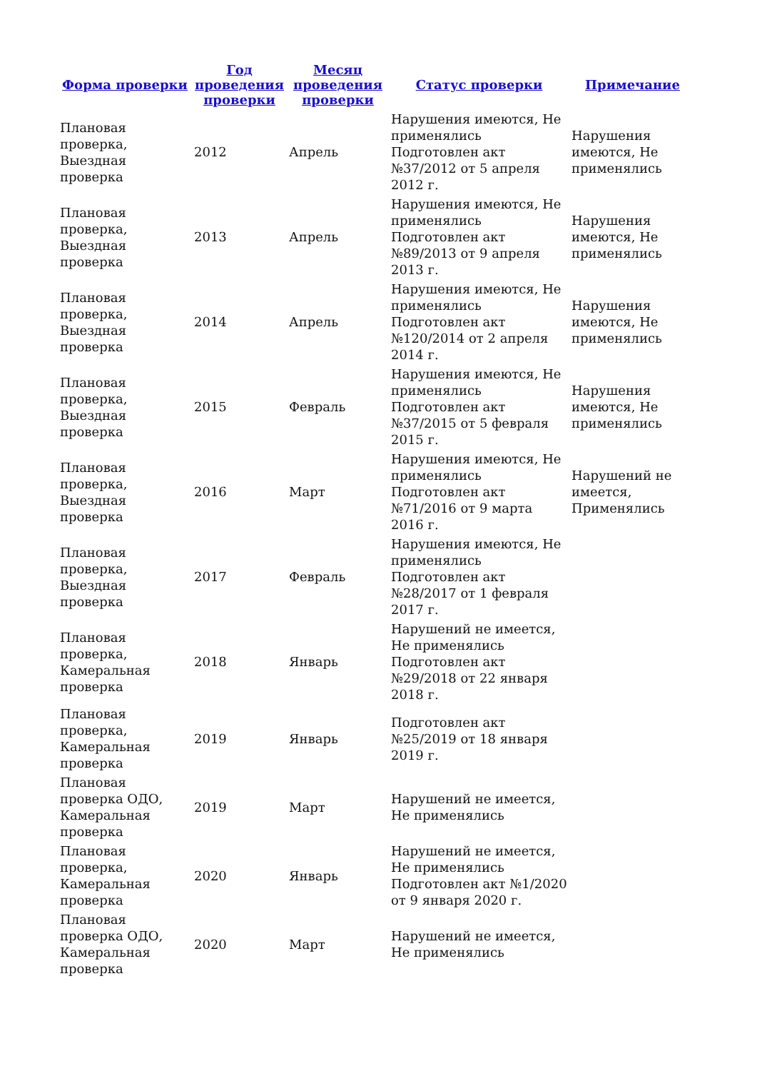| Форма проверки | Год проведения проверки | Месяц проведения проверки | Статус проверки | Примечание |
| --- | --- | --- | --- | --- |
| Плановая проверка, Выездная проверка | 2012 | Апрель | Нарушения имеются, Не применялись Подготовлен акт №37/2012 от 5 апреля 2012 г. | Нарушения имеются, Не применялись |
| Плановая проверка, Выездная проверка | 2013 | Апрель | Нарушения имеются, Не применялись Подготовлен акт №89/2013 от 9 апреля 2013 г. | Нарушения имеются, Не применялись |
| Плановая проверка, Выездная проверка | 2014 | Апрель | Нарушения имеются, Не применялись Подготовлен акт №120/2014 от 2 апреля 2014 г. | Нарушения имеются, Не применялись |
| Плановая проверка, Выездная проверка | 2015 | Февраль | Нарушения имеются, Не применялись Подготовлен акт №37/2015 от 5 февраля 2015 г. | Нарушения имеются, Не применялись |
| Плановая проверка, Выездная проверка | 2016 | Март | Нарушения имеются, Не применялись Подготовлен акт №71/2016 от 9 марта 2016 г. | Нарушений не имеется, Применялись |
| Плановая проверка, Выездная проверка | 2017 | Февраль | Нарушения имеются, Не применялись Подготовлен акт №28/2017 от 1 февраля 2017 г. | |
| Плановая проверка, Камеральная проверка | 2018 | Январь | Нарушений не имеется, Не применялись Подготовлен акт №29/2018 от 22 января 2018 г. | |
| Плановая проверка, Камеральная проверка | 2019 | Январь | Подготовлен акт №25/2019 от 18 января 2019 г. | |
| Плановая проверка ОДО, Камеральная проверка | 2019 | Март | Нарушений не имеется, Не применялись | |
| Плановая проверка, Камеральная проверка | 2020 | Январь | Нарушений не имеется, Не применялись Подготовлен акт №1/2020 от 9 января 2020 г. | |
| Плановая проверка ОДО, Камеральная проверка | 2020 | Март | Нарушений не имеется, Не применялись | |